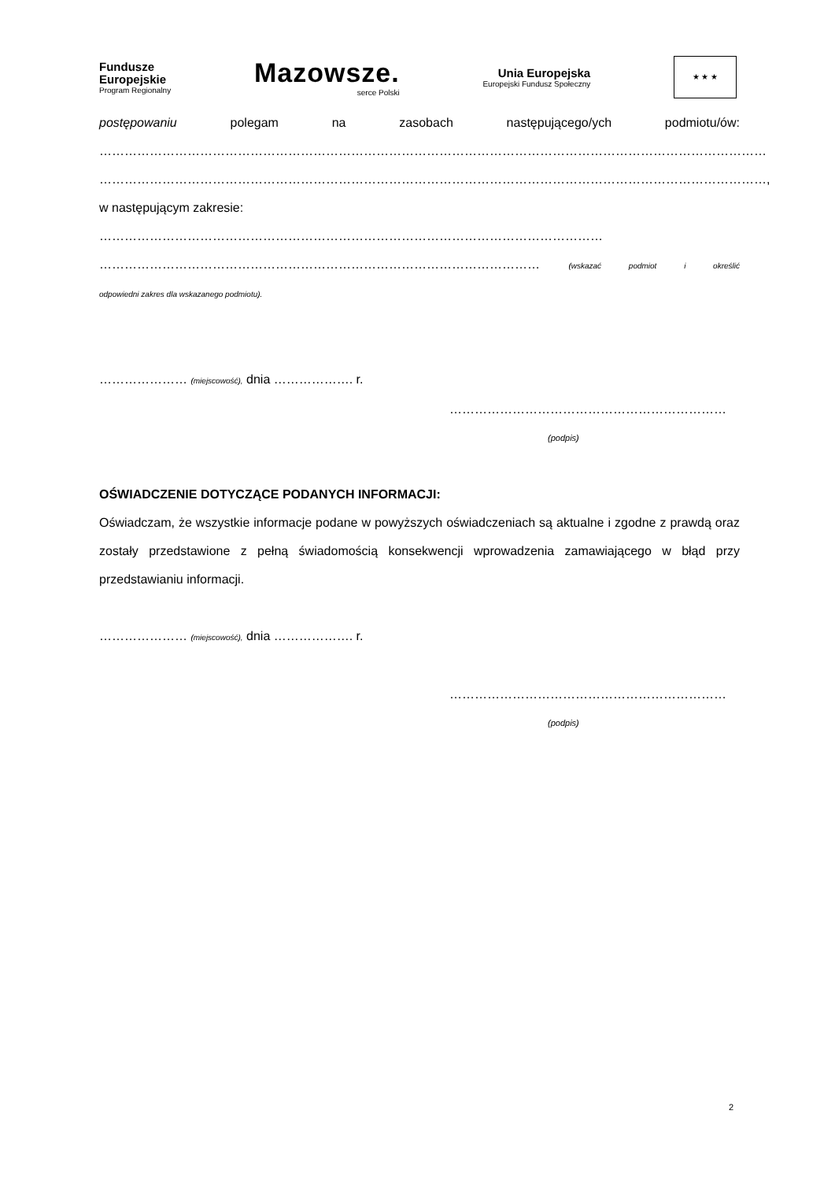Fundusze
Europejskie
Program Regionalny
Mazowsze.
serce Polski
Unia Europejska
Europejski Fundusz Społeczny
★ ★ ★
postępowaniu polegam na zasobach następującego/ych podmiotu/ów:
……………………………………………………………………………………………………………………………………………
……………………………………………………………………………………………………………………………………………,
w następującym zakresie: …………………………………………………………………………………………………………
…………………………………………………………………………………………… (wskazać podmiot i określić
odpowiedni zakres dla wskazanego podmiotu).
………………… (miejscowość), dnia ………………. r.
…………………………………………………………
(podpis)
OŚWIADCZENIE DOTYCZĄCE PODANYCH INFORMACJI:
Oświadczam, że wszystkie informacje podane w powyższych oświadczeniach są aktualne i zgodne z prawdą oraz zostały przedstawione z pełną świadomością konsekwencji wprowadzenia zamawiającego w błąd przy przedstawianiu informacji.
………………… (miejscowość), dnia ………………. r.
…………………………………………………………
(podpis)
2